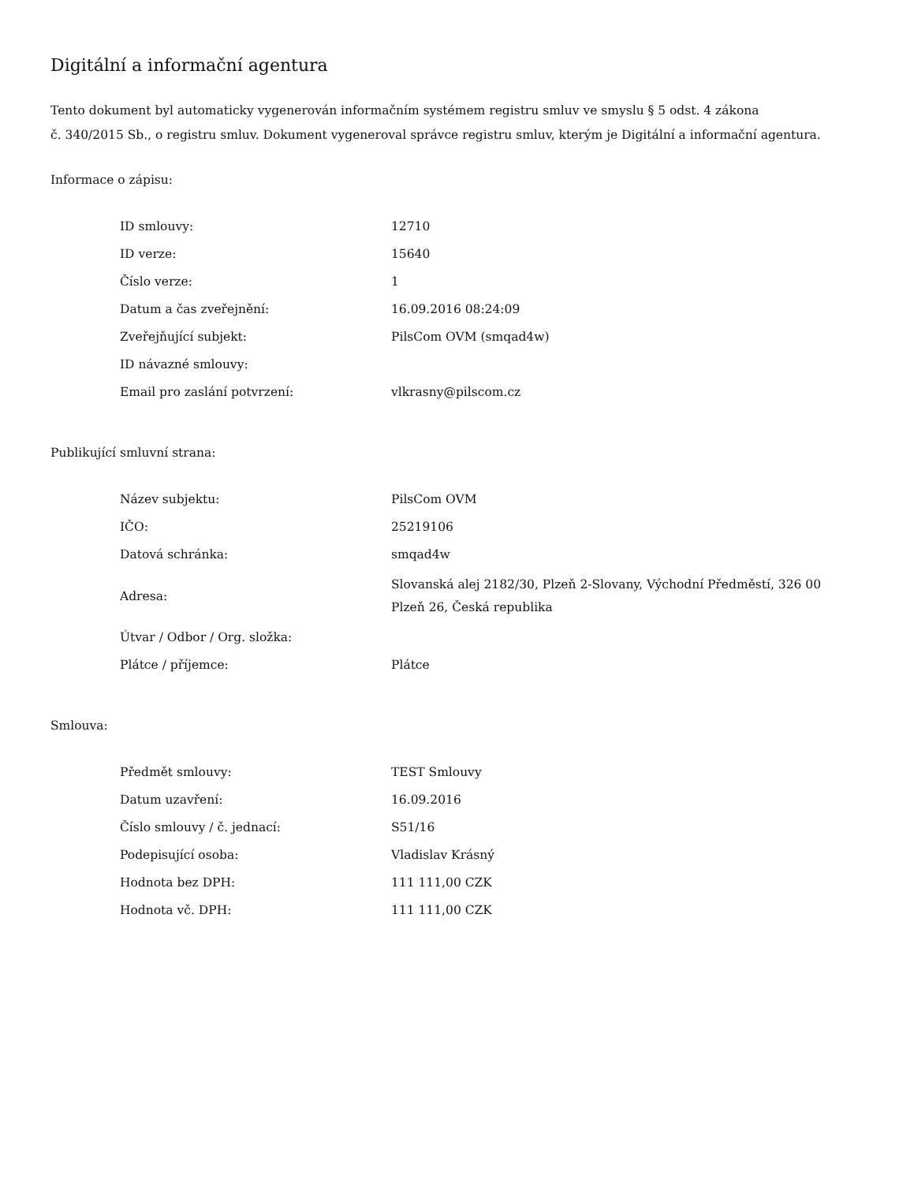Digitální a informační agentura
Tento dokument byl automaticky vygenerován informačním systémem registru smluv ve smyslu § 5 odst. 4 zákona
č. 340/2015 Sb., o registru smluv. Dokument vygeneroval správce registru smluv, kterým je Digitální a informační agentura.
Informace o zápisu:
| ID smlouvy: | 12710 |
| ID verze: | 15640 |
| Číslo verze: | 1 |
| Datum a čas zveřejnění: | 16.09.2016 08:24:09 |
| Zveřejňující subjekt: | PilsCom OVM (smqad4w) |
| ID návazné smlouvy: | |
| Email pro zaslání potvrzení: | vlkrasny@pilscom.cz |
Publikující smluvní strana:
| Název subjektu: | PilsCom OVM |
| IČO: | 25219106 |
| Datová schránka: | smqad4w |
| Adresa: | Slovanská alej 2182/30, Plzeň 2-Slovany, Východní Předměstí, 326 00 Plzeň 26, Česká republika |
| Útvar / Odbor / Org. složka: | |
| Plátce / příjemce: | Plátce |
Smlouva:
| Předmět smlouvy: | TEST Smlouvy |
| Datum uzavření: | 16.09.2016 |
| Číslo smlouvy / č. jednací: | S51/16 |
| Podepisující osoba: | Vladislav Krásný |
| Hodnota bez DPH: | 111 111,00 CZK |
| Hodnota vč. DPH: | 111 111,00 CZK |